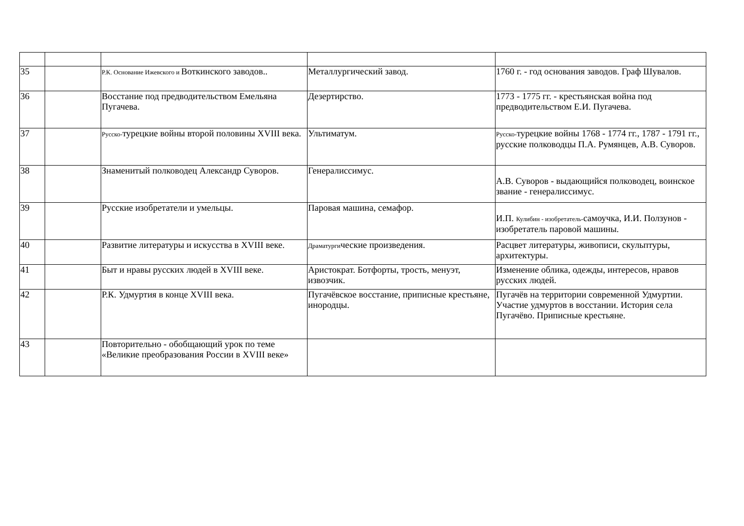| 35 | | Р.К. Основание Ижевского и Воткинского заводов.. | Металлургический завод. | 1760 г. - год основания заводов. Граф Шувалов. |
| 36 | | Восстание под предводительством Емельяна Пугачева. | Дезертирство. | 1773 - 1775 гг. - крестьянская война под предводительством Е.И. Пугачева. |
| 37 | | Русско- турецкие войны второй половины XVIII века. | Ультиматум. | Русско- турецкие войны 1768 - 1774 гг., 1787 - 1791 гг., русские полководцы П.А. Румянцев, А.В. Суворов. |
| 38 | | Знаменитый полководец Александр Суворов. | Генералиссимус. | А.В. Суворов - выдающийся полководец, воинское звание - генералиссимус. |
| 39 | | Русские изобретатели и умельцы. | Паровая машина, семафор. | И.П. Кулибин - изобретатель- самоучка, И.И. Ползунов - изобретатель паровой машины. |
| 40 | | Развитие литературы и искусства в XVIII веке. | Драматурги ческие произведения. | Расцвет литературы, живописи, скульптуры, архитектуры. |
| 41 | | Быт и нравы русских людей в XVIII веке. | Аристократ. Ботфорты, трость, менуэт, извозчик. | Изменение облика, одежды, интересов, нравов русских людей. |
| 42 | | Р.К. Удмуртия в конце XVIII века. | Пугачёвское восстание, приписные крестьяне, инородцы. | Пугачёв на территории современной Удмуртии. Участие удмуртов в восстании. История села Пугачёво. Приписные крестьяне. |
| 43 | | Повторительно - обобщающий урок по теме «Великие преобразования России в XVIII веке» | | |